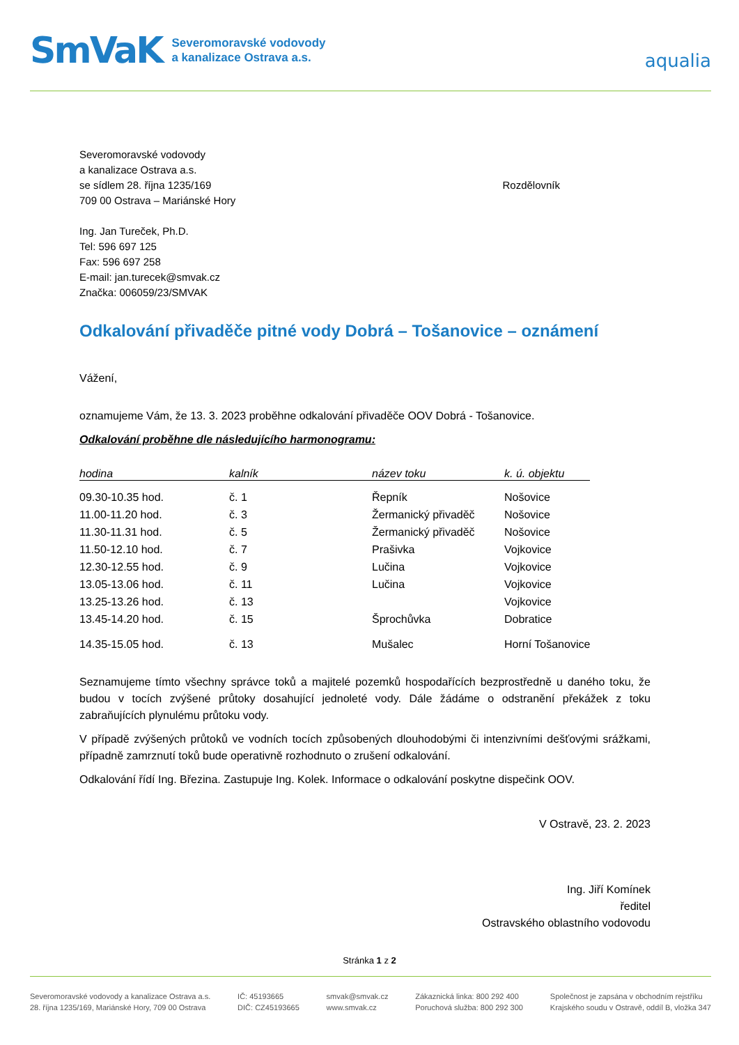SmVaK Severomoravské vodovody
a kanalizace Ostrava a.s.
aqualia
Severomoravské vodovody
a kanalizace Ostrava a.s.
se sídlem 28. října 1235/169
709 00 Ostrava – Mariánské Hory
Ing. Jan Tureček, Ph.D.
Tel: 596 697 125
Fax: 596 697 258
E-mail: jan.turecek@smvak.cz
Značka: 006059/23/SMVAK
Rozdělovník
Odkalování přivaděče pitné vody Dobrá – Tošanovice – oznámení
Vážení,
oznamujeme Vám, že 13. 3. 2023 proběhne odkalování přivaděče OOV Dobrá - Tošanovice.
Odkalování proběhne dle následujícího harmonogramu:
| hodina | kalník | název toku | k. ú. objektu |
| --- | --- | --- | --- |
| 09.30-10.35 hod. | č. 1 | Řepník | Nošovice |
| 11.00-11.20 hod. | č. 3 | Žermanický přivaděč | Nošovice |
| 11.30-11.31 hod. | č. 5 | Žermanický přivaděč | Nošovice |
| 11.50-12.10 hod. | č. 7 | Prašivka | Vojkovice |
| 12.30-12.55 hod. | č. 9 | Lučina | Vojkovice |
| 13.05-13.06 hod. | č. 11 | Lučina | Vojkovice |
| 13.25-13.26 hod. | č. 13 | | Vojkovice |
| 13.45-14.20 hod. | č. 15 | Šprochůvka | Dobratice |
| 14.35-15.05 hod. | č. 13 | Mušalec | Horní Tošanovice |
Seznamujeme tímto všechny správce toků a majitelé pozemků hospodařících bezprostředně u daného toku, že budou v tocích zvýšené průtoky dosahující jednoleté vody. Dále žádáme o odstranění překážek z toku zabraňujících plynulému průtoku vody.
V případě zvýšených průtoků ve vodních tocích způsobených dlouhodobými či intenzivními dešťovými srážkami, případně zamrznutí toků bude operativně rozhodnuto o zrušení odkalování.
Odkalování řídí Ing. Březina. Zastupuje Ing. Kolek. Informace o odkalování poskytne dispečink OOV.
V Ostravě, 23. 2. 2023
Ing. Jiří Komínek
ředitel
Ostravského oblastního vodovodu
Stránka 1 z 2
Severomoravské vodovody a kanalizace Ostrava a.s.
28. října 1235/169, Mariánské Hory, 709 00 Ostrava
IČ: 45193665
DIČ: CZ45193665
smvak@smvak.cz
www.smvak.cz
Zákaznická linka: 800 292 400
Poruchová služba: 800 292 300
Společnost je zapsána v obchodním rejstříku
Krajského soudu v Ostravě, oddíl B, vložka 347